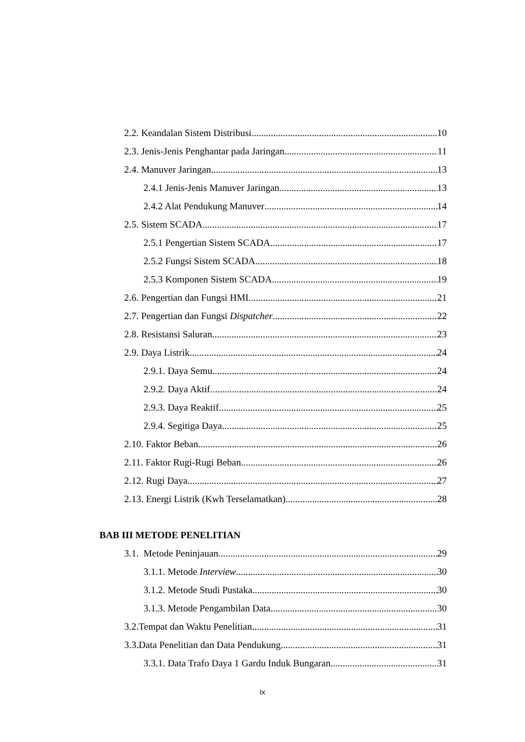2.2. Keandalan Sistem Distribusi 10
2.3. Jenis-Jenis Penghantar pada Jaringan 11
2.4. Manuver Jaringan 13
2.4.1 Jenis-Jenis Manuver Jaringan 13
2.4.2 Alat Pendukung Manuver 14
2.5. Sistem SCADA 17
2.5.1 Pengertian Sistem SCADA 17
2.5.2 Fungsi Sistem SCADA 18
2.5.3 Komponen Sistem SCADA 19
2.6. Pengertian dan Fungsi HMI 21
2.7. Pengertian dan Fungsi Dispatcher 22
2.8. Resistansi Saluran 23
2.9. Daya Listrik 24
2.9.1. Daya Semu 24
2.9.2. Daya Aktif 24
2.9.3. Daya Reaktif 25
2.9.4. Segitiga Daya 25
2.10. Faktor Beban 26
2.11. Faktor Rugi-Rugi Beban 26
2.12. Rugi Daya 27
2.13. Energi Listrik (Kwh Terselamatkan) 28
BAB III METODE PENELITIAN
3.1. Metode Peninjauan 29
3.1.1. Metode Interview 30
3.1.2. Metode Studi Pustaka 30
3.1.3. Metode Pengambilan Data 30
3.2.Tempat dan Waktu Penelitian 31
3.3.Data Penelitian dan Data Pendukung 31
3.3.1. Data Trafo Daya 1 Gardu Induk Bungaran 31
ix